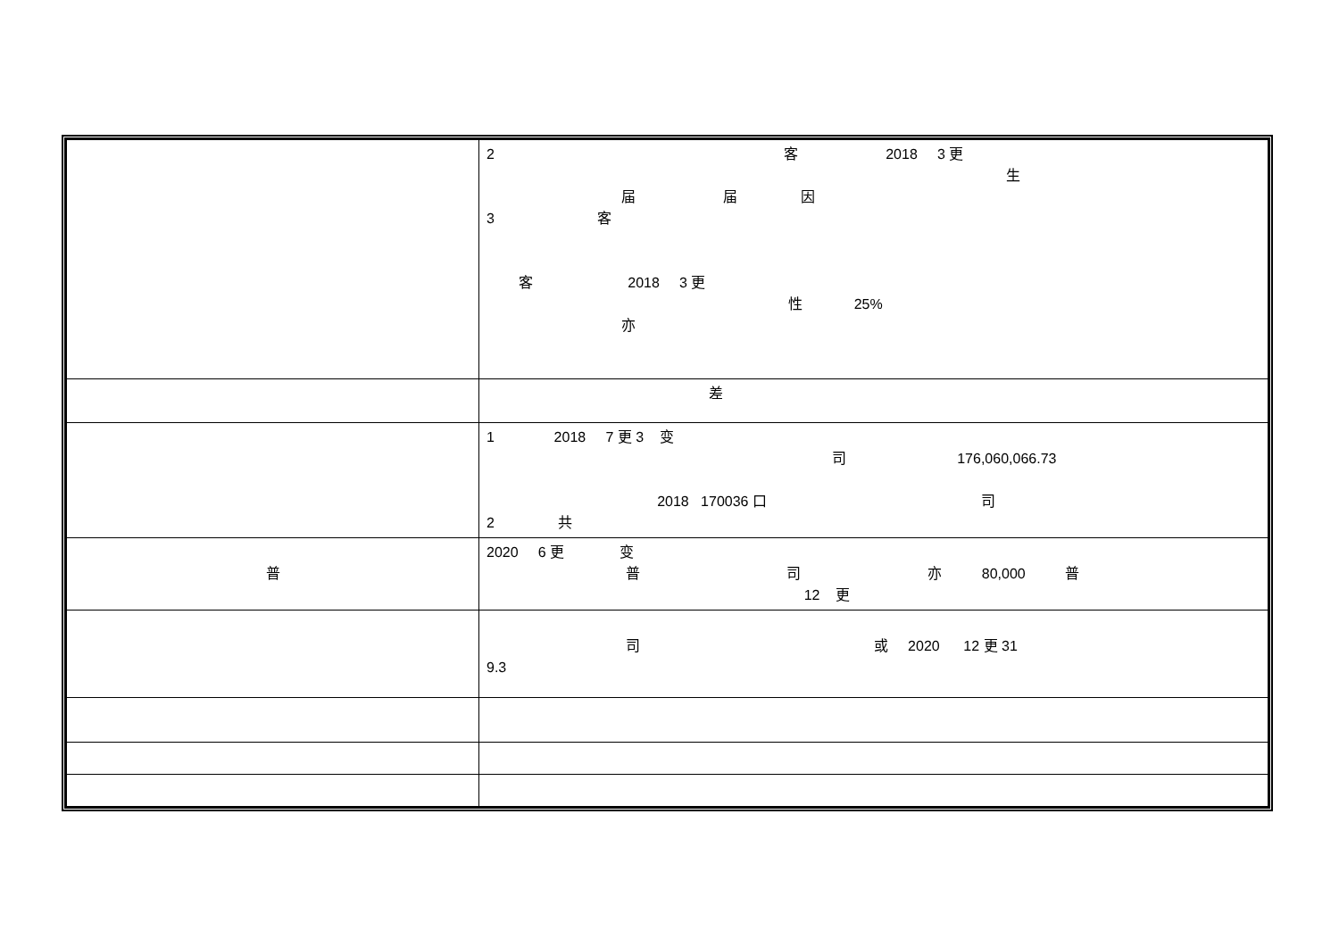| | 2 客 2018 3 更 生 届 届 因 3 客 客 2018 3 更 性 25% 亦 |
| | 差 |
| | 1 2018 7 更 3 变 司 176,060,066.73 2018 170036 口 司 2 共 |
| 普 | 2020 6 更 变 普 司 亦 80,000 普 12 更 |
| | 司 或 2020 12 更 31 9.3 |